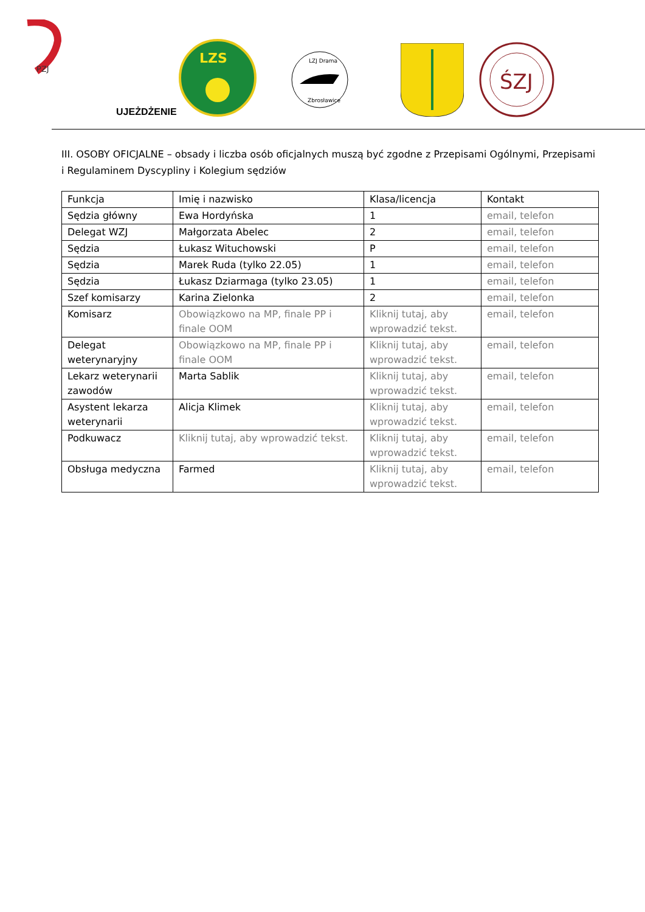PZJ
LZS
LZJ Drama
Zbrosławice
ŚZJ
UJEŻDŻENIE
III. OSOBY OFICJALNE – obsady i liczba osób oficjalnych muszą być zgodne z Przepisami Ogólnymi, Przepisami i Regulaminem Dyscypliny i Kolegium sędziów
| Funkcja | Imię i nazwisko | Klasa/licencja | Kontakt |
| Sędzia główny | Ewa Hordyńska | 1 | email, telefon |
| Delegat WZJ | Małgorzata Abelec | 2 | email, telefon |
| Sędzia | Łukasz Wituchowski | P | email, telefon |
| Sędzia | Marek Ruda (tylko 22.05) | 1 | email, telefon |
| Sędzia | Łukasz Dziarmaga (tylko 23.05) | 1 | email, telefon |
| Szef komisarzy | Karina Zielonka | 2 | email, telefon |
| Komisarz | Obowiązkowo na MP, finale PP i finale OOM | Kliknij tutaj, aby wprowadzić tekst. | email, telefon |
| Delegat weterynaryjny | Obowiązkowo na MP, finale PP i finale OOM | Kliknij tutaj, aby wprowadzić tekst. | email, telefon |
| Lekarz weterynarii zawodów | Marta Sablik | Kliknij tutaj, aby wprowadzić tekst. | email, telefon |
| Asystent lekarza weterynarii | Alicja Klimek | Kliknij tutaj, aby wprowadzić tekst. | email, telefon |
| Podkuwacz | Kliknij tutaj, aby wprowadzić tekst. | Kliknij tutaj, aby wprowadzić tekst. | email, telefon |
| Obsługa medyczna | Farmed | Kliknij tutaj, aby wprowadzić tekst. | email, telefon |